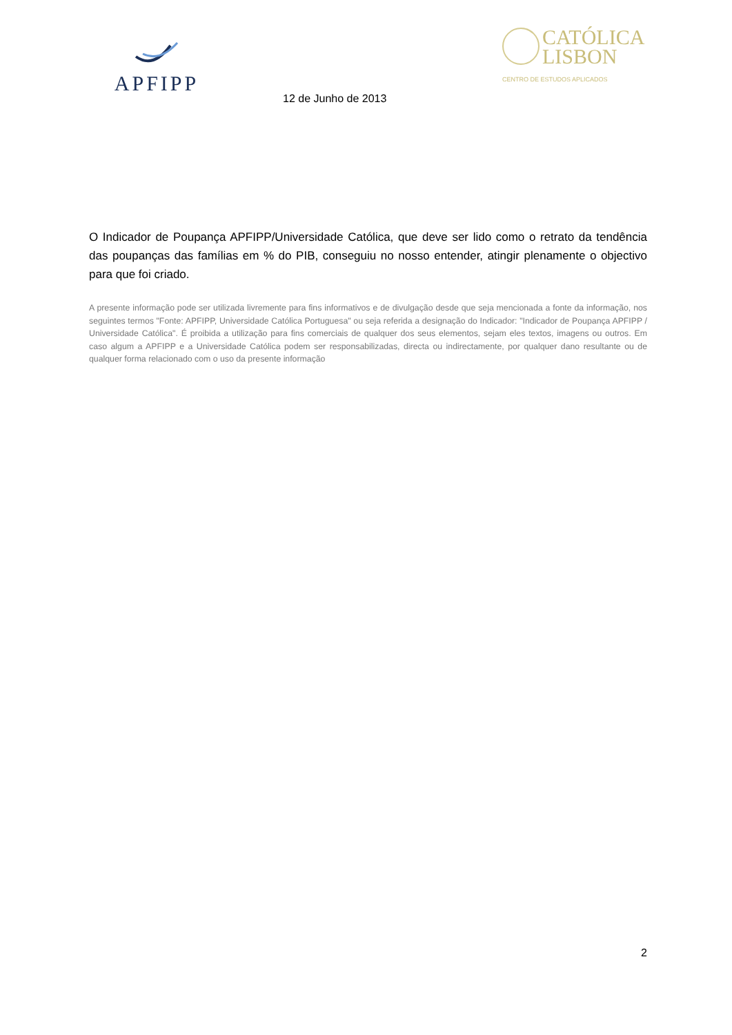APFIPP
CATÓLICA
LISBON
CENTRO DE ESTUDOS APLICADOS
12 de Junho de 2013
O Indicador de Poupança APFIPP/Universidade Católica, que deve ser lido como o retrato da tendência das poupanças das famílias em % do PIB, conseguiu no nosso entender, atingir plenamente o objectivo para que foi criado.
A presente informação pode ser utilizada livremente para fins informativos e de divulgação desde que seja mencionada a fonte da informação, nos seguintes termos "Fonte: APFIPP, Universidade Católica Portuguesa" ou seja referida a designação do Indicador: "Indicador de Poupança APFIPP / Universidade Católica". É proibida a utilização para fins comerciais de qualquer dos seus elementos, sejam eles textos, imagens ou outros. Em caso algum a APFIPP e a Universidade Católica podem ser responsabilizadas, directa ou indirectamente, por qualquer dano resultante ou de qualquer forma relacionado com o uso da presente informação
2